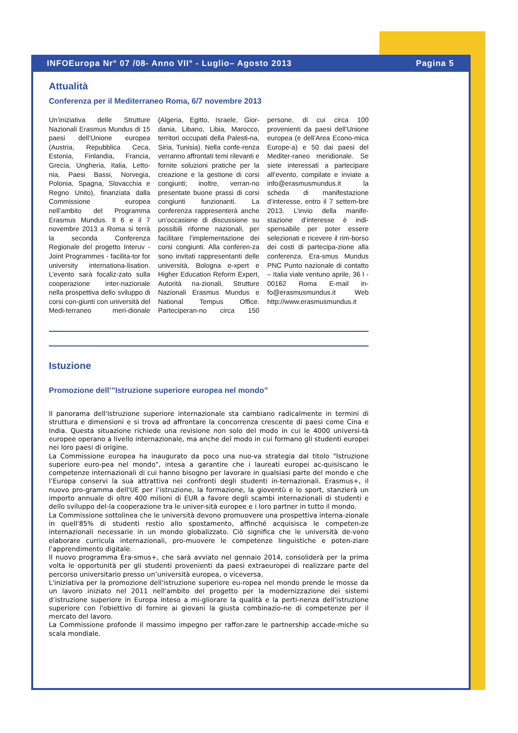INFOEuropa Nr° 07 /08- Anno VII° - Luglio– Agosto 2013 Pagina 5
Attualità
Conferenza per il Mediterraneo Roma, 6/7 novembre 2013
Un’iniziativa delle Strutture Nazionali Erasmus Mundus di 15 paesi dell’Unione europea (Austria, Repubblica Ceca, Estonia, Finlandia, Francia, Grecia, Ungheria, Italia, Letto-nia, Paesi Bassi, Norvegia, Polonia, Spagna, Slovacchia e Regno Unito), finanziata dalla Commissione europea nell’ambito del Programma Erasmus Mundus. Il 6 e il 7 novembre 2013 a Roma si terrà la seconda Conferenza Regionale del progetto Interuv - Joint Programmes - facilita-tor for university internationa-lisation. L’evento sarà focaliz-zato sulla cooperazione inter-nazionale nella prospettiva dello sviluppo di corsi con-giunti con università del Medi-terraneo meri-dionale (Algeria, Egitto, Israele, Gior-dania, Libano, Libia, Marocco, territori occupati della Palesti-na, Siria, Tunisia). Nella confe-renza verranno affrontati temi rilevanti e fornite soluzioni pratiche per la creazione e la gestione di corsi congiunti; inoltre, verran-no presentate buone prassi di corsi congiunti funzionanti. La conferenza rappresenterà anche un’occasione di discussione su possibili riforme nazionali, per facilitare l’implementazione dei corsi congiunti. Alla conferen-za sono invitati rappresentanti delle università, Bologna e-xpert e Higher Education Reform Expert, Autorità na-zionali, Strutture Nazionali Erasmus Mundus e National Tempus Office. Parteciperan-no circa 150 persone, di cui circa 100 provenienti da paesi dell’Unione europea (e dell’Area Econo-mica Europe-a) e 50 dai paesi del Mediter-raneo meridionale. Se siete interessati a partecipare all’evento, compilate e inviate a info@erasmusmundus.it la scheda di manifestazione d’interesse, entro il 7 settem-bre 2013. L’invio della manife-stazione d’interesse è indi-spensabile per poter essere selezionati e ricevere il rim-borso dei costi di partecipa-zione alla conferenza. Era-smus Mundus PNC Punto nazionale di contatto – Italia viale ventuno aprile, 36 I - 00162 Roma E-mail in-fo@erasmusmundus.it Web http://www.erasmusmundus.it
Istuzione
Promozione dell’”Istruzione superiore europea nel mondo”
Il panorama dell'istruzione superiore internazionale sta cambiano radicalmente in termini di struttura e dimensioni e si trova ad affrontare la concorrenza crescente di paesi come Cina e India. Questa situazione richiede una revisione non solo del modo in cui le 4000 universi-tà europee operano a livello internazionale, ma anche del modo in cui formano gli studenti europei nei loro paesi di origine.
La Commissione europea ha inaugurato da poco una nuo-va strategia dal titolo "Istruzione superiore euro-pea nel mondo", intesa a garantire che i laureati europei ac-quisiscano le competenze internazionali di cui hanno bisogno per lavorare in qualsiasi parte del mondo e che l’Europa conservi la sua attrattiva nei confronti degli studenti in-ternazionali. Erasmus+, il nuovo pro-gramma dell'UE per l’istruzione, la formazione, la gioventù e lo sport, stanzierà un importo annuale di oltre 400 milioni di EUR a favore degli scambi internazionali di studenti e dello sviluppo del-la cooperazione tra le univer-sità europee e i loro partner in tutto il mondo.
La Commissione sottolinea che le università devono promuovere una prospettiva interna-zionale in quell'85% di studenti restio allo spostamento, affinché acquisisca le competen-ze internazionali necessarie in un mondo globalizzato. Ciò significa che le università de-vono elaborare curricula internazionali, pro-muovere le competenze linguistiche e poten-ziare l’apprendimento digitale.
Il nuovo programma Era-smus+, che sarà avviato nel gennaio 2014, consoliderà per la prima volta le opportunità per gli studenti provenienti da paesi extraeuropei di realizzare parte del percorso universitario presso un’università europea, o viceversa.
L'iniziativa per la promozione dell'istruzione superiore eu-ropea nel mondo prende le mosse da un lavoro iniziato nel 2011 nell'ambito del progetto per la modernizzazione dei sistemi d’istruzione superiore in Europa inteso a mi-gliorare la qualità e la perti-nenza dell'istruzione superiore con l'obiettivo di fornire ai giovani la giusta combinazio-ne di competenze per il mercato del lavoro.
La Commissione profonde il massimo impegno per raffor-zare le partnership accade-miche su scala mondiale.